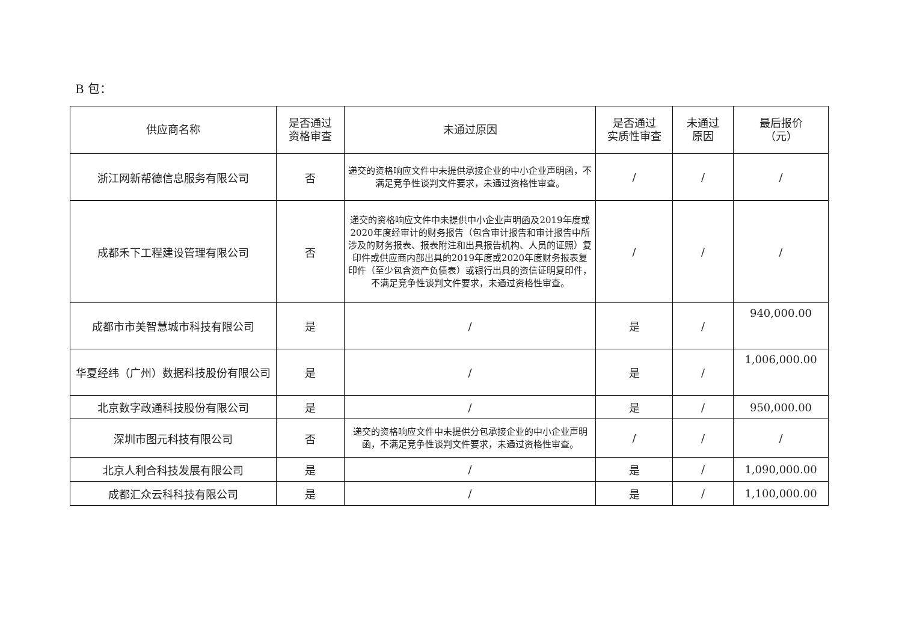B 包：
| 供应商名称 | 是否通过 资格审查 | 未通过原因 | 是否通过 实质性审查 | 未通过 原因 | 最后报价 （元） |
| --- | --- | --- | --- | --- | --- |
| 浙江网新帮德信息服务有限公司 | 否 | 递交的资格响应文件中未提供承接企业的中小企业声明函，不满足竞争性谈判文件要求，未通过资格性审查。 | / | / | / |
| 成都禾下工程建设管理有限公司 | 否 | 递交的资格响应文件中未提供中小企业声明函及2019年度或2020年度经审计的财务报告（包含审计报告和审计报告中所涉及的财务报表、报表附注和出具报告机构、人员的证照）复印件或供应商内部出具的2019年度或2020年度财务报表复印件（至少包含资产负债表）或银行出具的资信证明复印件，不满足竞争性谈判文件要求，未通过资格性审查。 | / | / | / |
| 成都市市美智慧城市科技有限公司 | 是 | / | 是 | / | 940,000.00 |
| 华夏经纬（广州）数据科技股份有限公司 | 是 | / | 是 | / | 1,006,000.00 |
| 北京数字政通科技股份有限公司 | 是 | / | 是 | / | 950,000.00 |
| 深圳市图元科技有限公司 | 否 | 递交的资格响应文件中未提供分包承接企业的中小企业声明函，不满足竞争性谈判文件要求，未通过资格性审查。 | / | / | / |
| 北京人利合科技发展有限公司 | 是 | / | 是 | / | 1,090,000.00 |
| 成都汇众云科科技有限公司 | 是 | / | 是 | / | 1,100,000.00 |